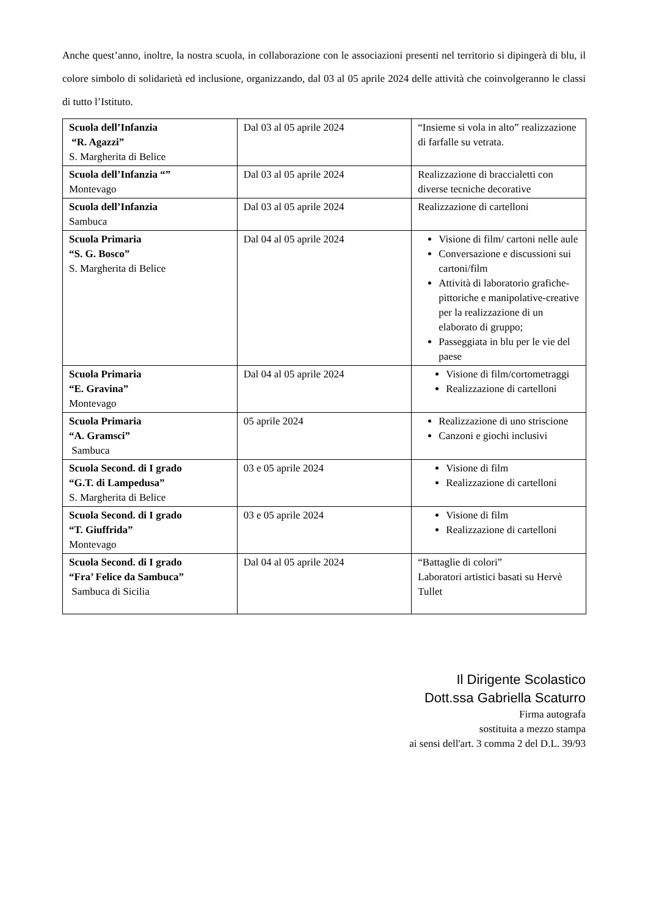Anche quest’anno, inoltre, la nostra scuola, in collaborazione con le associazioni presenti nel territorio si dipingerà di blu, il colore simbolo di solidarietà ed inclusione, organizzando, dal 03 al 05 aprile 2024 delle attività che coinvolgeranno le classi di tutto l’Istituto.
| Scuola dell’Infanzia “R. Agazzi” S. Margherita di Belice | Dal 03 al 05 aprile 2024 | “Insieme si vola in alto” realizzazione di farfalle su vetrata. |
| Scuola dell’Infanzia “” Montevago | Dal 03 al 05 aprile 2024 | Realizzazione di braccialetti con diverse tecniche decorative |
| Scuola dell’Infanzia Sambuca | Dal 03 al 05 aprile 2024 | Realizzazione di cartelloni |
| Scuola Primaria “S. G. Bosco” S. Margherita di Belice | Dal 04 al 05 aprile 2024 | Visione di film/ cartoni nelle aule Conversazione e discussioni sui cartoni/film Attività di laboratorio grafiche-pittoriche e manipolative-creative per la realizzazione di un elaborato di gruppo; Passeggiata in blu per le vie del paese |
| Scuola Primaria “E. Gravina” Montevago | Dal 04 al 05 aprile 2024 | Visione di film/cortometraggi Realizzazione di cartelloni |
| Scuola Primaria “A. Gramsci” Sambuca | 05 aprile 2024 | Realizzazione di uno striscione Canzoni e giochi inclusivi |
| Scuola Second. di I grado “G.T. di Lampedusa” S. Margherita di Belice | 03 e 05 aprile 2024 | Visione di film Realizzazione di cartelloni |
| Scuola Second. di I grado “T. Giuffrida” Montevago | 03 e 05 aprile 2024 | Visione di film Realizzazione di cartelloni |
| Scuola Second. di I grado “Fra’ Felice da Sambuca” Sambuca di Sicilia | Dal 04 al 05 aprile 2024 | “Battaglie di colori” Laboratori artistici basati su Hervè Tullet |
Il Dirigente Scolastico
Dott.ssa Gabriella Scaturro
Firma autografa
sostituita a mezzo stampa
ai sensi dell'art. 3 comma 2 del D.L. 39/93